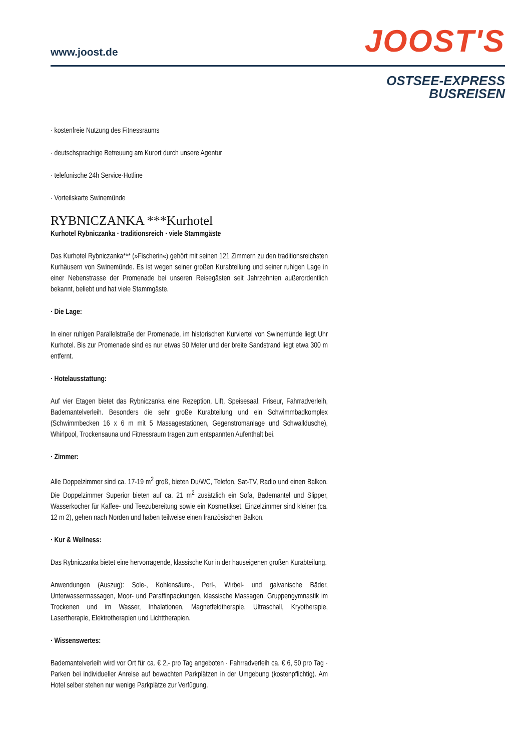www.joost.de
JOOST'S
OSTSEE-EXPRESS
BUSREISEN
· kostenfreie Nutzung des Fitnessraums
· deutschsprachige Betreuung am Kurort durch unsere Agentur
· telefonische 24h Service-Hotline
· Vorteilskarte Swinemünde
RYBNICZANKA ***Kurhotel
Kurhotel Rybniczanka · traditionsreich · viele Stammgäste
Das Kurhotel Rybniczanka*** (»Fischerin«) gehört mit seinen 121 Zimmern zu den traditionsreichsten Kurhäusern von Swinemünde. Es ist wegen seiner großen Kurabteilung und seiner ruhigen Lage in einer Nebenstrasse der Promenade bei unseren Reisegästen seit Jahrzehnten außerordentlich bekannt, beliebt und hat viele Stammgäste.
· Die Lage:
In einer ruhigen Parallelstraße der Promenade, im historischen Kurviertel von Swinemünde liegt Uhr Kurhotel. Bis zur Promenade sind es nur etwas 50 Meter und der breite Sandstrand liegt etwa 300 m entfernt.
· Hotelausstattung:
Auf vier Etagen bietet das Rybniczanka eine Rezeption, Lift, Speisesaal, Friseur, Fahrradverleih, Bademantelverleih. Besonders die sehr große Kurabteilung und ein Schwimmbadkomplex (Schwimmbecken 16 x 6 m mit 5 Massagestationen, Gegenstromanlage und Schwalldusche), Whirlpool, Trockensauna und Fitnessraum tragen zum entspannten Aufenthalt bei.
· Zimmer:
Alle Doppelzimmer sind ca. 17-19 m<sup>2</sup> groß, bieten Du/WC, Telefon, Sat-TV, Radio und einen Balkon. Die Doppelzimmer Superior bieten auf ca. 21 m<sup>2</sup> zusätzlich ein Sofa, Bademantel und Slipper, Wasserkocher für Kaffee- und Teezubereitung sowie ein Kosmetikset. Einzelzimmer sind kleiner (ca. 12 m 2), gehen nach Norden und haben teilweise einen französischen Balkon.
· Kur & Wellness:
Das Rybniczanka bietet eine hervorragende, klassische Kur in der hauseigenen großen Kurabteilung.
Anwendungen (Auszug): Sole-, Kohlensäure-, Perl-, Wirbel- und galvanische Bäder, Unterwassermassagen, Moor- und Paraffinpackungen, klassische Massagen, Gruppengymnastik im Trockenen und im Wasser, Inhalationen, Magnetfeldtherapie, Ultraschall, Kryotherapie, Lasertherapie, Elektrotherapien und Lichttherapien.
· Wissenswertes:
Bademantelverleih wird vor Ort für ca. € 2,- pro Tag angeboten · Fahrradverleih ca. € 6, 50 pro Tag · Parken bei individueller Anreise auf bewachten Parkplätzen in der Umgebung (kostenpflichtig). Am Hotel selber stehen nur wenige Parkplätze zur Verfügung.